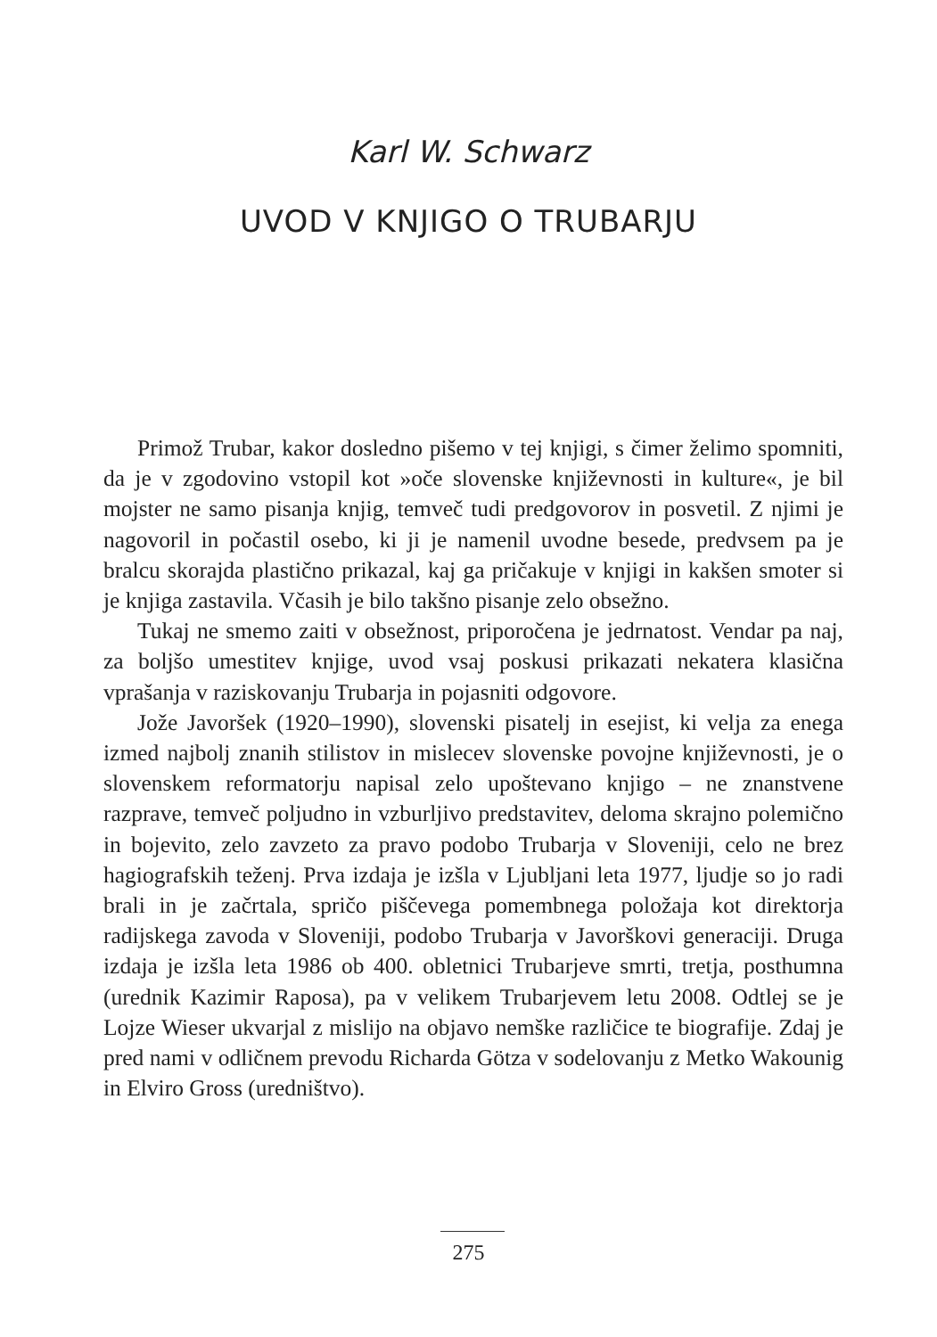Karl W. Schwarz
UVOD V KNJIGO O TRUBARJU
Primož Trubar, kakor dosledno pišemo v tej knjigi, s čimer želimo spomniti, da je v zgodovino vstopil kot »oče slovenske književnosti in kulture«, je bil mojster ne samo pisanja knjig, temveč tudi predgovorov in posvetil. Z njimi je nagovoril in počastil osebo, ki ji je namenil uvodne besede, predvsem pa je bralcu skorajda plastično prikazal, kaj ga pričakuje v knjigi in kakšen smoter si je knjiga zastavila. Včasih je bilo takšno pisanje zelo obsežno.
Tukaj ne smemo zaiti v obsežnost, priporočena je jedrnatost. Vendar pa naj, za boljšo umestitev knjige, uvod vsaj poskusi prikazati nekatera klasična vprašanja v raziskovanju Trubarja in pojasniti odgovore.
Jože Javoršek (1920–1990), slovenski pisatelj in esejist, ki velja za enega izmed najbolj znanih stilistov in mislecev slovenske povojne književnosti, je o slovenskem reformatorju napisal zelo upoštevano knjigo – ne znanstvene razprave, temveč poljudno in vzburljivo predstavitev, deloma skrajno polemično in bojevito, zelo zavzeto za pravo podobo Trubarja v Sloveniji, celo ne brez hagiografskih teženj. Prva izdaja je izšla v Ljubljani leta 1977, ljudje so jo radi brali in je začrtala, spričo piščevega pomembnega položaja kot direktorja radijskega zavoda v Sloveniji, podobo Trubarja v Javorškovi generaciji. Druga izdaja je izšla leta 1986 ob 400. obletnici Trubarjeve smrti, tretja, posthumna (urednik Kazimir Raposa), pa v velikem Trubarjevem letu 2008. Odtlej se je Lojze Wieser ukvarjal z mislijo na objavo nemške različice te biografije. Zdaj je pred nami v odličnem prevodu Richarda Götza v sodelovanju z Metko Wakounig in Elviro Gross (uredništvo).
275